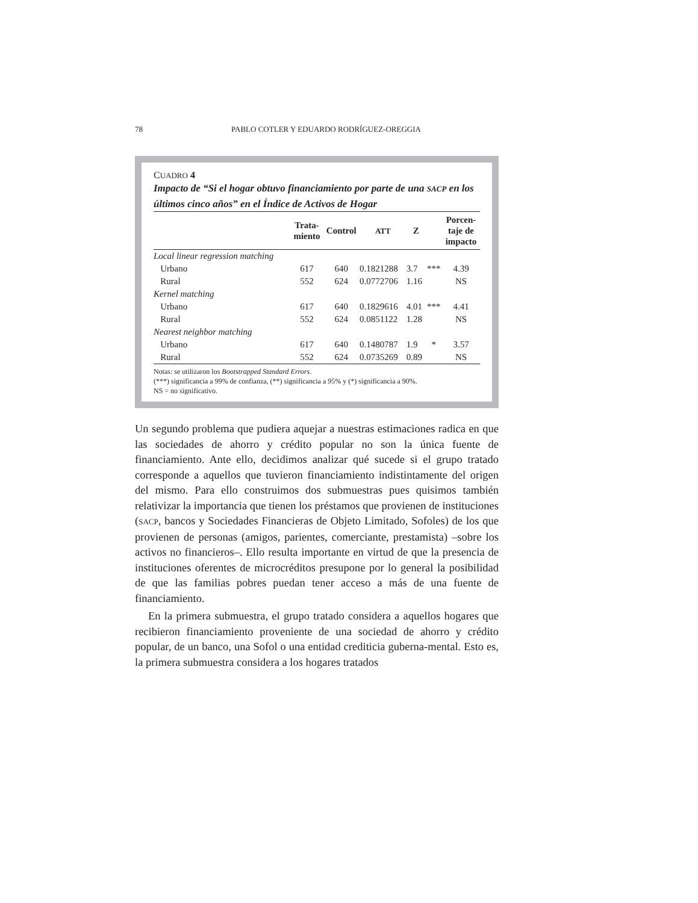78 PABLO COTLER Y EDUARDO RODRÍGUEZ-OREGGIA
CUADRO 4
Impacto de “Si el hogar obtuvo financiamiento por parte de una SACP en los últimos cinco años” en el Índice de Activos de Hogar
| | Trata- miento | Control | ATT | Z | | Porcen- taje de impacto |
| --- | --- | --- | --- | --- | --- | --- |
| Local linear regression matching | | | | | | |
| Urbano | 617 | 640 | 0.1821288 | 3.7 | *** | 4.39 |
| Rural | 552 | 624 | 0.0772706 | 1.16 | | NS |
| Kernel matching | | | | | | |
| Urbano | 617 | 640 | 0.1829616 | 4.01 | *** | 4.41 |
| Rural | 552 | 624 | 0.0851122 | 1.28 | | NS |
| Nearest neighbor matching | | | | | | |
| Urbano | 617 | 640 | 0.1480787 | 1.9 | * | 3.57 |
| Rural | 552 | 624 | 0.0735269 | 0.89 | | NS |
Notas: se utilizaron los Bootstrapped Standard Errors.
(***) significancia a 99% de confianza, (**) significancia a 95% y (*) significancia a 90%.
NS = no significativo.
Un segundo problema que pudiera aquejar a nuestras estimaciones radica en que las sociedades de ahorro y crédito popular no son la única fuente de financiamiento. Ante ello, decidimos analizar qué sucede si el grupo tratado corresponde a aquellos que tuvieron financiamiento indistintamente del origen del mismo. Para ello construimos dos submuestras pues quisimos también relativizar la importancia que tienen los préstamos que provienen de instituciones (SACP, bancos y Sociedades Financieras de Objeto Limitado, Sofoles) de los que provienen de personas (amigos, parientes, comerciante, prestamista) –sobre los activos no financieros–. Ello resulta importante en virtud de que la presencia de instituciones oferentes de microcréditos presupone por lo general la posibilidad de que las familias pobres puedan tener acceso a más de una fuente de financiamiento.
En la primera submuestra, el grupo tratado considera a aquellos hogares que recibieron financiamiento proveniente de una sociedad de ahorro y crédito popular, de un banco, una Sofol o una entidad crediticia guberna-mental. Esto es, la primera submuestra considera a los hogares tratados